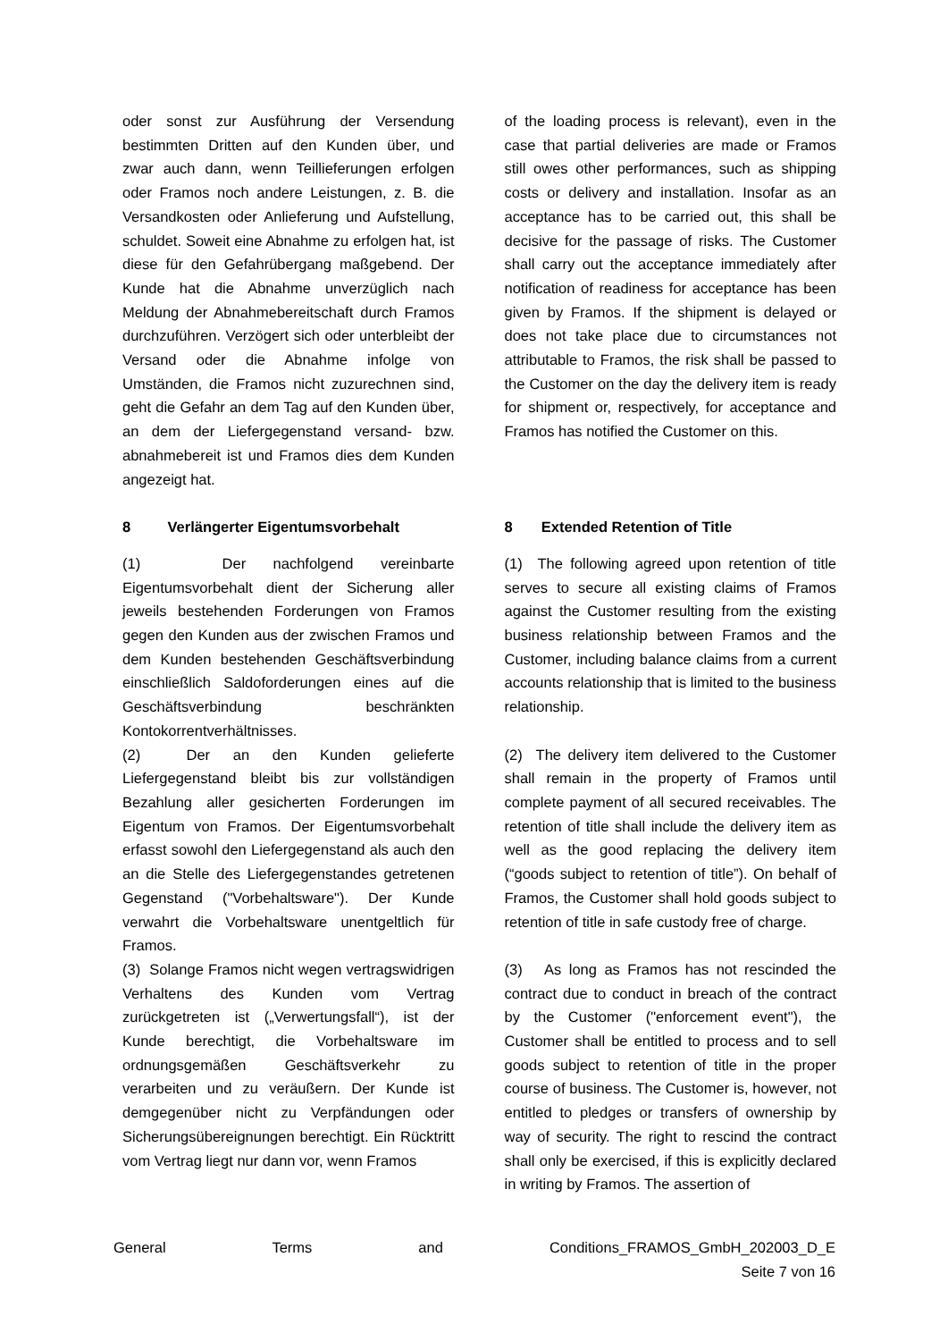oder sonst zur Ausführung der Versendung bestimmten Dritten auf den Kunden über, und zwar auch dann, wenn Teillieferungen erfolgen oder Framos noch andere Leistungen, z. B. die Versandkosten oder Anlieferung und Aufstellung, schuldet. Soweit eine Abnahme zu erfolgen hat, ist diese für den Gefahrübergang maßgebend. Der Kunde hat die Abnahme unverzüglich nach Meldung der Abnahmebereitschaft durch Framos durchzuführen. Verzögert sich oder unterbleibt der Versand oder die Abnahme infolge von Umständen, die Framos nicht zuzurechnen sind, geht die Gefahr an dem Tag auf den Kunden über, an dem der Liefergegenstand versand- bzw. abnahmebereit ist und Framos dies dem Kunden angezeigt hat.
of the loading process is relevant), even in the case that partial deliveries are made or Framos still owes other performances, such as shipping costs or delivery and installation. Insofar as an acceptance has to be carried out, this shall be decisive for the passage of risks. The Customer shall carry out the acceptance immediately after notification of readiness for acceptance has been given by Framos. If the shipment is delayed or does not take place due to circumstances not attributable to Framos, the risk shall be passed to the Customer on the day the delivery item is ready for shipment or, respectively, for acceptance and Framos has notified the Customer on this.
8 Verlängerter Eigentumsvorbehalt
8 Extended Retention of Title
(1) Der nachfolgend vereinbarte Eigentumsvorbehalt dient der Sicherung aller jeweils bestehenden Forderungen von Framos gegen den Kunden aus der zwischen Framos und dem Kunden bestehenden Geschäftsverbindung einschließlich Saldoforderungen eines auf die Geschäftsverbindung beschränkten Kontokorrentverhältnisses.
(1) The following agreed upon retention of title serves to secure all existing claims of Framos against the Customer resulting from the existing business relationship between Framos and the Customer, including balance claims from a current accounts relationship that is limited to the business relationship.
(2) Der an den Kunden gelieferte Liefergegenstand bleibt bis zur vollständigen Bezahlung aller gesicherten Forderungen im Eigentum von Framos. Der Eigentumsvorbehalt erfasst sowohl den Liefergegenstand als auch den an die Stelle des Liefergegenstandes getretenen Gegenstand ("Vorbehaltsware"). Der Kunde verwahrt die Vorbehaltsware unentgeltlich für Framos.
(2) The delivery item delivered to the Customer shall remain in the property of Framos until complete payment of all secured receivables. The retention of title shall include the delivery item as well as the good replacing the delivery item (“goods subject to retention of title”). On behalf of Framos, the Customer shall hold goods subject to retention of title in safe custody free of charge.
(3) Solange Framos nicht wegen vertragswidrigen Verhaltens des Kunden vom Vertrag zurückgetreten ist („Verwertungsfall“), ist der Kunde berechtigt, die Vorbehaltsware im ordnungsgemäßen Geschäftsverkehr zu verarbeiten und zu veräußern. Der Kunde ist demgegenüber nicht zu Verpfändungen oder Sicherungsübereignungen berechtigt. Ein Rücktritt vom Vertrag liegt nur dann vor, wenn Framos
(3) As long as Framos has not rescinded the contract due to conduct in breach of the contract by the Customer ("enforcement event"), the Customer shall be entitled to process and to sell goods subject to retention of title in the proper course of business. The Customer is, however, not entitled to pledges or transfers of ownership by way of security. The right to rescind the contract shall only be exercised, if this is explicitly declared in writing by Framos. The assertion of
General Terms and Conditions_FRAMOS_GmbH_202003_D_E
Seite 7 von 16